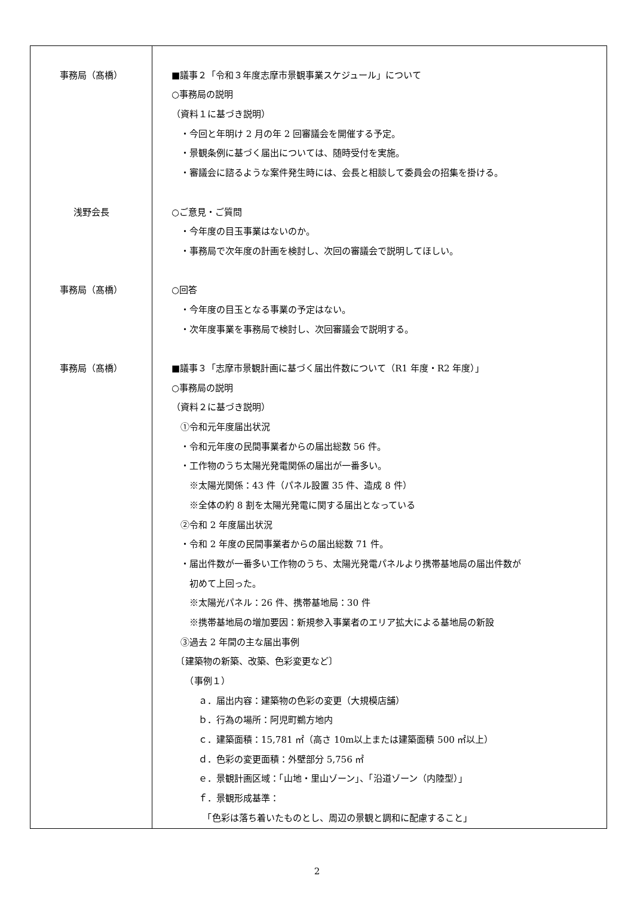| 事務局（髙橋） 浅野会長 事務局（髙橋） 事務局（髙橋） | ■議事２「令和３年度志摩市景観事業スケジュール」について ○事務局の説明 （資料１に基づき説明） ・今回と年明け 2 月の年 2 回審議会を開催する予定。 ・景観条例に基づく届出については、随時受付を実施。 ・審議会に諮るような案件発生時には、会長と相談して委員会の招集を掛ける。 ○ご意見・ご質問 ・今年度の目玉事業はないのか。 ・事務局で次年度の計画を検討し、次回の審議会で説明してほしい。 ○回答 ・今年度の目玉となる事業の予定はない。 ・次年度事業を事務局で検討し、次回審議会で説明する。 ■議事３「志摩市景観計画に基づく届出件数について（R1 年度・R2 年度）」 ○事務局の説明 （資料２に基づき説明） ①令和元年度届出状況 ・令和元年度の民間事業者からの届出総数 56 件。 ・工作物のうち太陽光発電関係の届出が一番多い。 ※太陽光関係：43 件（パネル設置 35 件、造成 8 件） ※全体の約 8 割を太陽光発電に関する届出となっている ②令和 2 年度届出状況 ・令和 2 年度の民間事業者からの届出総数 71 件。 ・届出件数が一番多い工作物のうち、太陽光発電パネルより携帯基地局の届出件数が 初めて上回った。 ※太陽光パネル：26 件、携帯基地局：30 件 ※携帯基地局の増加要因：新規参入事業者のエリア拡大による基地局の新設 ③過去 2 年間の主な届出事例 〔建築物の新築、改築、色彩変更など〕 （事例１） ａ．届出内容：建築物の色彩の変更（大規模店舗） ｂ．行為の場所：阿児町鵜方地内 ｃ．建築面積：15,781 ㎡（高さ 10m以上または建築面積 500 ㎡以上） ｄ．色彩の変更面積：外壁部分 5,756 ㎡ ｅ．景観計画区域：「山地・里山ゾーン」、「沿道ゾーン（内陸型）」 ｆ．景観形成基準： 「色彩は落ち着いたものとし、周辺の景観と調和に配慮すること」 |
2